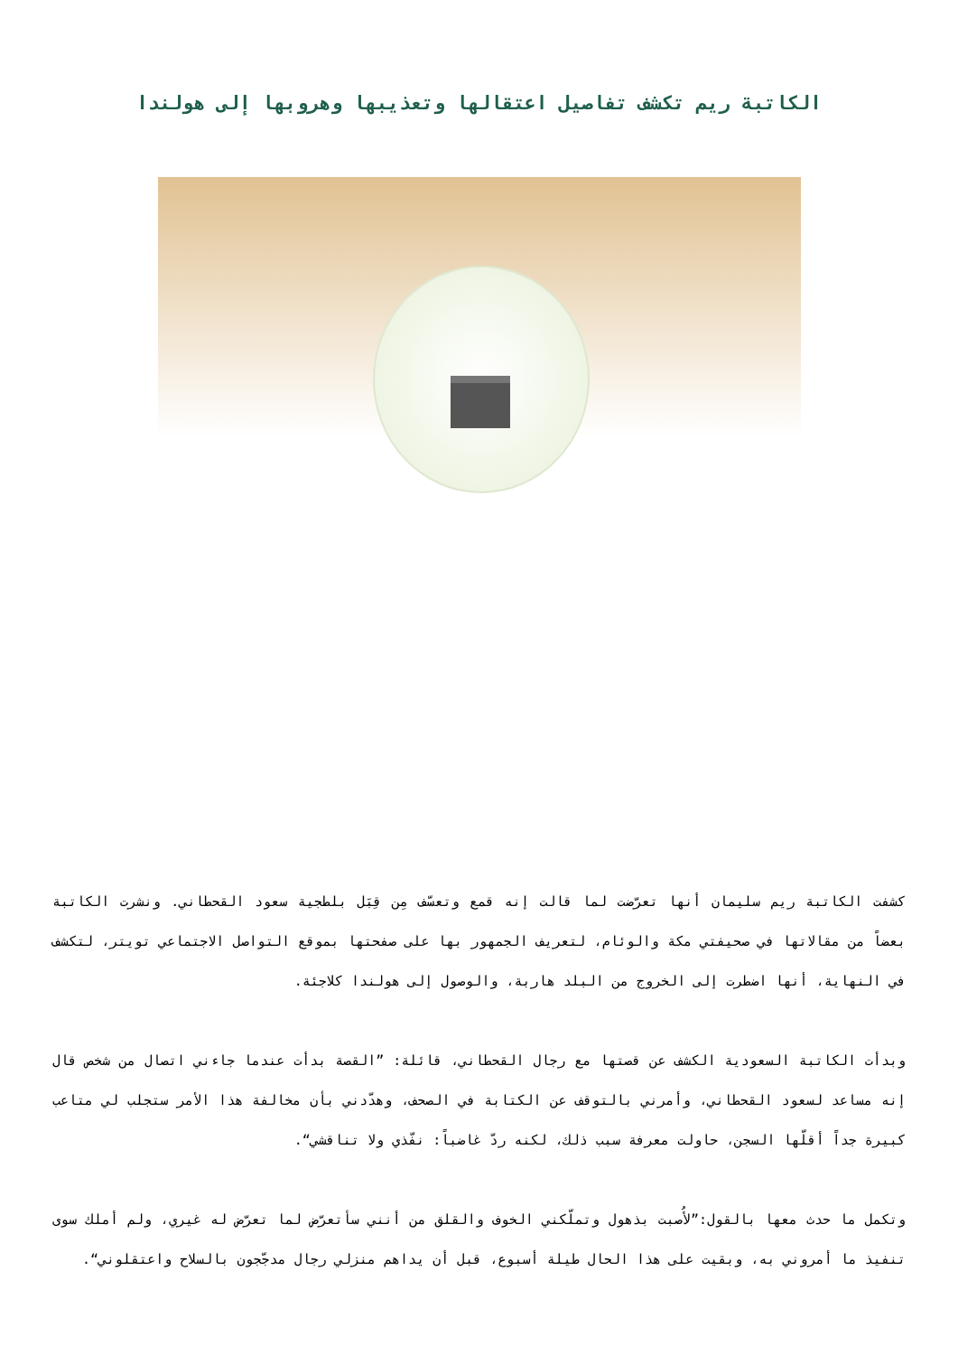الكاتبة ريم تكشف تفاصيل اعتقالها وتعذيبها وهروبها إلى هولندا
كشفت الكاتبة ريم سليمان أنها تعرّضت لما قالت إنه قمع وتعسّف مِن قِبَل بلطجية سعود القحطاني. ونشرت الكاتبة بعضاً من مقالاتها في صحيفتي مكة والوئام، لتعريف الجمهور بها على صفحتها بموقع التواصل الاجتماعي تويتر، لتكشف في النهاية، أنها اضطرت إلى الخروج من البلد هاربة، والوصول إلى هولندا كلاجئة.
وبدأت الكاتبة السعودية الكشف عن قصتها مع رجال القحطاني، قائلة: ”القصة بدأت عندما جاءني اتصال من شخص قال إنه مساعد لسعود القحطاني، وأمرني بالتوقف عن الكتابة في الصحف، وهدّدني بأن مخالفة هذا الأمر ستجلب لي متاعب كبيرة جداً أقلّها السجن، حاولت معرفة سبب ذلك، لكنه ردّ غاضباً: نفّذي ولا تناقشي“.
وتكمل ما حدث معها بالقول:”لأُصبت بذهول وتملّكني الخوف والقلق من أنني سأتعرّض لما تعرّض له غيري، ولم أملك سوى تنفيذ ما أمروني به، وبقيت على هذا الحال طيلة أسبوع، قبل أن يداهم منزلي رجال مدجّجون بالسلاح واعتقلوني“.